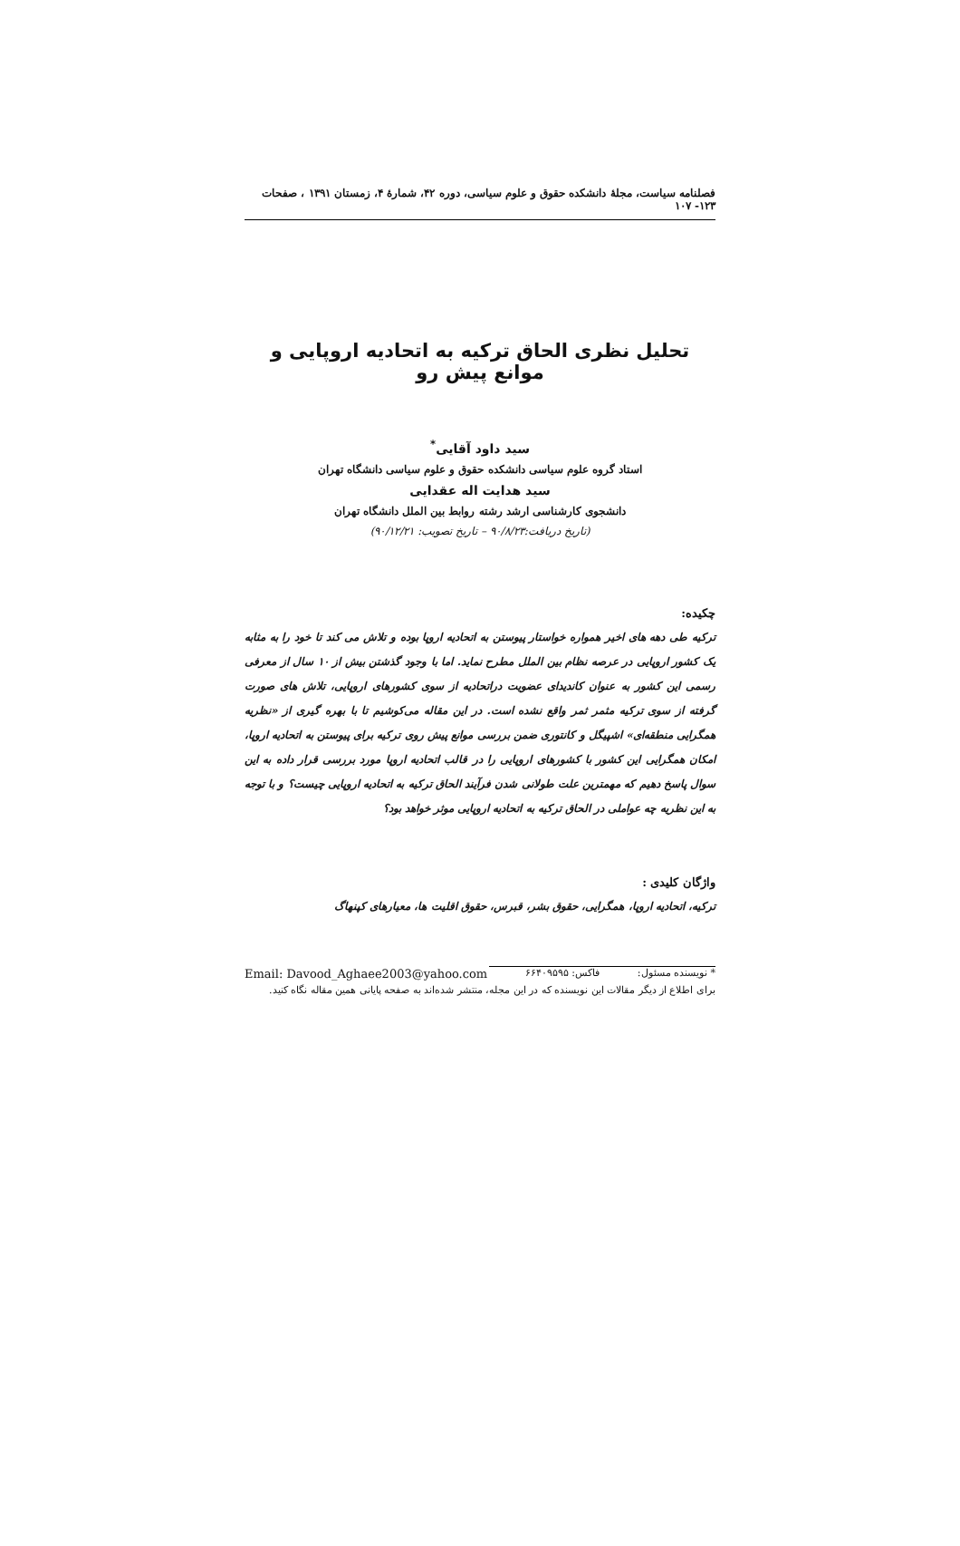فصلنامه سیاست، مجلهٔ دانشکده حقوق و علوم سیاسی، دوره ۴۲، شمارهٔ ۴، زمستان ۱۳۹۱ ، صفحات ۱۲۳- ۱۰۷
تحلیل نظری الحاق ترکیه به اتحادیه اروپایی و موانع پیش رو
سید داود آقایی<sup>*</sup>
استاد گروه علوم سیاسی دانشکده حقوق و علوم سیاسی دانشگاه تهران
سید هدایت اله عقدایی
دانشجوی کارشناسی ارشد رشته روابط بین الملل دانشگاه تهران
(تاریخ دریافت:۹۰/۸/۲۳ – تاریخ تصویب: ۹۰/۱۲/۲۱)
چکیده:
ترکیه طی دهه های اخیر همواره خواستار پیوستن به اتحادیه اروپا بوده و تلاش می کند تا خود را به مثابه یک کشور اروپایی در عرصه نظام بین الملل مطرح نماید. اما با وجود گذشتن بیش از ۱۰ سال از معرفی رسمی این کشور به عنوان کاندیدای عضویت دراتحادیه از سوی کشورهای اروپایی، تلاش های صورت گرفته از سوی ترکیه مثمر ثمر واقع نشده است. در این مقاله می‌کوشیم تا با بهره گیری از «نظریه همگرایی منطقه‌ای» اشپیگل و کانتوری ضمن بررسی موانع پیش روی ترکیه برای پیوستن به اتحادیه اروپا، امکان همگرایی این کشور با کشورهای اروپایی را در قالب اتحادیه اروپا مورد بررسی قرار داده به این سوال پاسخ دهیم که مهمترین علت طولانی شدن فرآیند الحاق ترکیه به اتحادیه اروپایی چیست؟ و با توجه به این نظریه چه عواملی در الحاق ترکیه به اتحادیه اروپایی موثر خواهد بود؟
واژگان کلیدی :
ترکیه، اتحادیه اروپا، همگرایی، حقوق بشر، قبرس، حقوق اقلیت ها، معیارهای کپنهاگ
* نویسنده مسئول: فاکس: ۶۶۴۰۹۵۹۵ Email: Davood_Aghaee2003@yahoo.com
برای اطلاع از دیگر مقالات این نویسنده که در این مجله، منتشر شده‌اند به صفحه پایانی همین مقاله نگاه کنید.